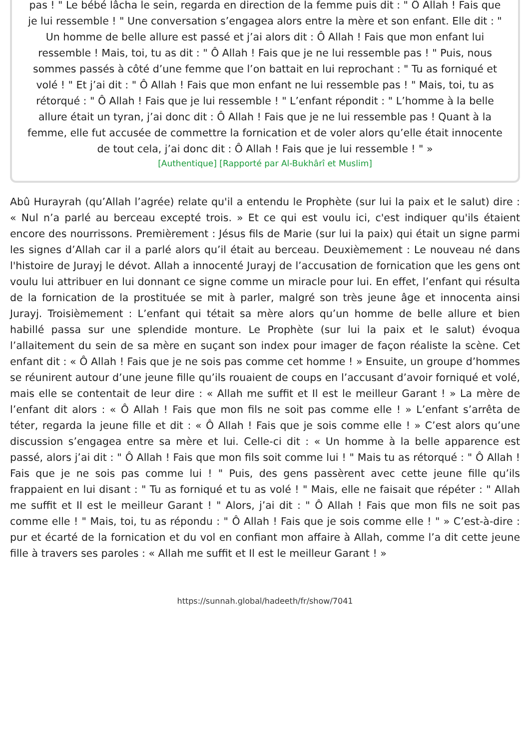pas ! " Le bébé lâcha le sein, regarda en direction de la femme puis dit : " Ô Allah ! Fais que je lui ressemble ! " Une conversation s’engagea alors entre la mère et son enfant. Elle dit : " Un homme de belle allure est passé et j’ai alors dit : Ô Allah ! Fais que mon enfant lui ressemble ! Mais, toi, tu as dit : " Ô Allah ! Fais que je ne lui ressemble pas ! " Puis, nous sommes passés à côté d’une femme que l’on battait en lui reprochant : " Tu as forniqué et volé ! " Et j’ai dit : " Ô Allah ! Fais que mon enfant ne lui ressemble pas ! " Mais, toi, tu as rétorqué : " Ô Allah ! Fais que je lui ressemble ! " L’enfant répondit : " L’homme à la belle allure était un tyran, j’ai donc dit : Ô Allah ! Fais que je ne lui ressemble pas ! Quant à la femme, elle fut accusée de commettre la fornication et de voler alors qu’elle était innocente de tout cela, j’ai donc dit : Ô Allah ! Fais que je lui ressemble ! " »
[Authentique] [Rapporté par Al-Bukhârî et Muslim]
Abû Hurayrah (qu’Allah l’agrée) relate qu'il a entendu le Prophète (sur lui la paix et le salut) dire : « Nul n’a parlé au berceau excepté trois. » Et ce qui est voulu ici, c'est indiquer qu'ils étaient encore des nourrissons. Premièrement : Jésus fils de Marie (sur lui la paix) qui était un signe parmi les signes d’Allah car il a parlé alors qu’il était au berceau. Deuxièmement : Le nouveau né dans l'histoire de Jurayj le dévot. Allah a innocenté Jurayj de l’accusation de fornication que les gens ont voulu lui attribuer en lui donnant ce signe comme un miracle pour lui. En effet, l’enfant qui résulta de la fornication de la prostituée se mit à parler, malgré son très jeune âge et innocenta ainsi Jurayj. Troisièmement : L’enfant qui tétait sa mère alors qu’un homme de belle allure et bien habillé passa sur une splendide monture. Le Prophète (sur lui la paix et le salut) évoqua l’allaitement du sein de sa mère en suçant son index pour imager de façon réaliste la scène. Cet enfant dit : « Ô Allah ! Fais que je ne sois pas comme cet homme ! » Ensuite, un groupe d’hommes se réunirent autour d’une jeune fille qu’ils rouaient de coups en l’accusant d’avoir forniqué et volé, mais elle se contentait de leur dire : « Allah me suffit et Il est le meilleur Garant ! » La mère de l’enfant dit alors : « Ô Allah ! Fais que mon fils ne soit pas comme elle ! » L’enfant s’arrêta de téter, regarda la jeune fille et dit : « Ô Allah ! Fais que je sois comme elle ! » C’est alors qu’une discussion s’engagea entre sa mère et lui. Celle-ci dit : « Un homme à la belle apparence est passé, alors j’ai dit : " Ô Allah ! Fais que mon fils soit comme lui ! " Mais tu as rétorqué : " Ô Allah ! Fais que je ne sois pas comme lui ! " Puis, des gens passèrent avec cette jeune fille qu’ils frappaient en lui disant : " Tu as forniqué et tu as volé ! " Mais, elle ne faisait que répéter : " Allah me suffit et Il est le meilleur Garant ! " Alors, j’ai dit : " Ô Allah ! Fais que mon fils ne soit pas comme elle ! " Mais, toi, tu as répondu : " Ô Allah ! Fais que je sois comme elle ! " » C’est-à-dire : pur et écarté de la fornication et du vol en confiant mon affaire à Allah, comme l’a dit cette jeune fille à travers ses paroles : « Allah me suffit et Il est le meilleur Garant ! »
https://sunnah.global/hadeeth/fr/show/7041